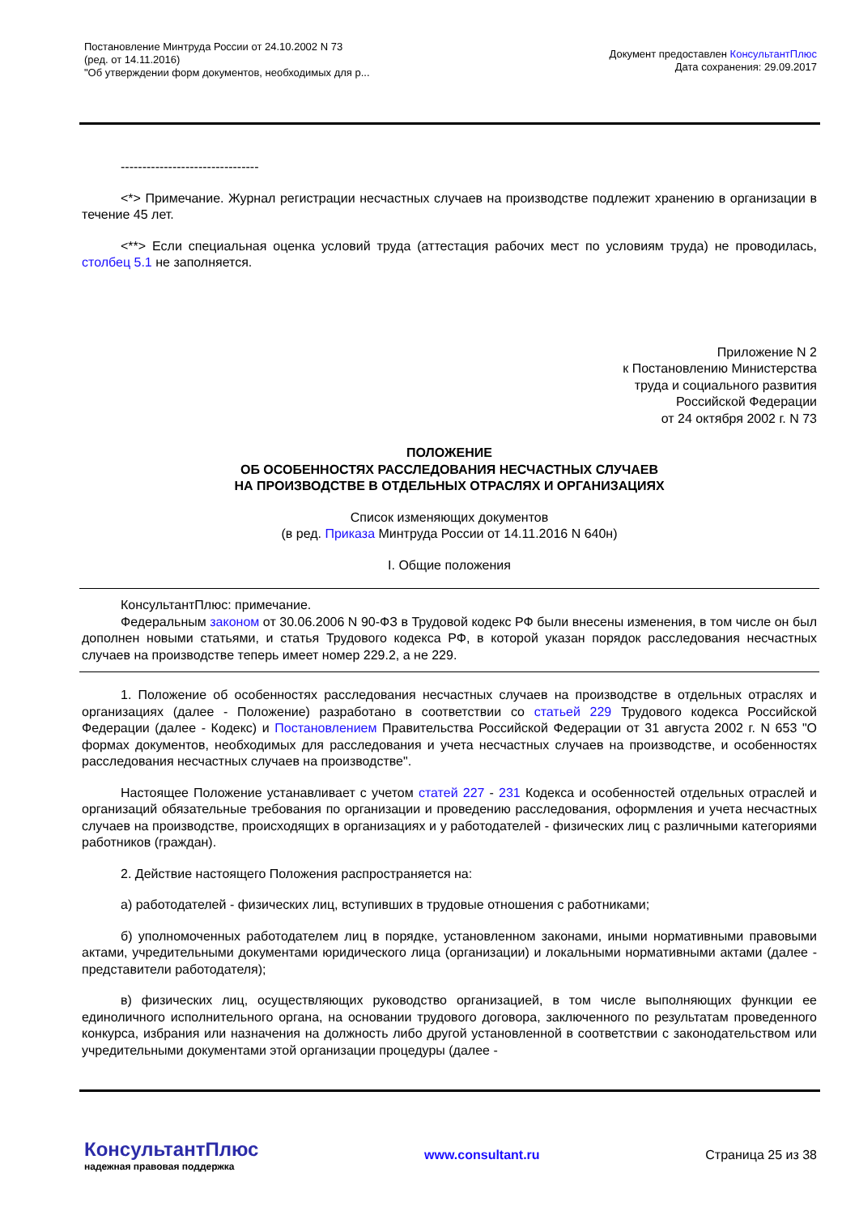Постановление Минтруда России от 24.10.2002 N 73
(ред. от 14.11.2016)
"Об утверждении форм документов, необходимых для р...
Документ предоставлен КонсультантПлюс
Дата сохранения: 29.09.2017
--------------------------------
<*> Примечание. Журнал регистрации несчастных случаев на производстве подлежит хранению в организации в течение 45 лет.
<**> Если специальная оценка условий труда (аттестация рабочих мест по условиям труда) не проводилась, столбец 5.1 не заполняется.
Приложение N 2
к Постановлению Министерства
труда и социального развития
Российской Федерации
от 24 октября 2002 г. N 73
ПОЛОЖЕНИЕ
ОБ ОСОБЕННОСТЯХ РАССЛЕДОВАНИЯ НЕСЧАСТНЫХ СЛУЧАЕВ
НА ПРОИЗВОДСТВЕ В ОТДЕЛЬНЫХ ОТРАСЛЯХ И ОРГАНИЗАЦИЯХ
Список изменяющих документов
(в ред. Приказа Минтруда России от 14.11.2016 N 640н)
I. Общие положения
КонсультантПлюс: примечание.
Федеральным законом от 30.06.2006 N 90-ФЗ в Трудовой кодекс РФ были внесены изменения, в том числе он был дополнен новыми статьями, и статья Трудового кодекса РФ, в которой указан порядок расследования несчастных случаев на производстве теперь имеет номер 229.2, а не 229.
1. Положение об особенностях расследования несчастных случаев на производстве в отдельных отраслях и организациях (далее - Положение) разработано в соответствии со статьей 229 Трудового кодекса Российской Федерации (далее - Кодекс) и Постановлением Правительства Российской Федерации от 31 августа 2002 г. N 653 "О формах документов, необходимых для расследования и учета несчастных случаев на производстве, и особенностях расследования несчастных случаев на производстве".
Настоящее Положение устанавливает с учетом статей 227 - 231 Кодекса и особенностей отдельных отраслей и организаций обязательные требования по организации и проведению расследования, оформления и учета несчастных случаев на производстве, происходящих в организациях и у работодателей - физических лиц с различными категориями работников (граждан).
2. Действие настоящего Положения распространяется на:
а) работодателей - физических лиц, вступивших в трудовые отношения с работниками;
б) уполномоченных работодателем лиц в порядке, установленном законами, иными нормативными правовыми актами, учредительными документами юридического лица (организации) и локальными нормативными актами (далее - представители работодателя);
в) физических лиц, осуществляющих руководство организацией, в том числе выполняющих функции ее единоличного исполнительного органа, на основании трудового договора, заключенного по результатам проведенного конкурса, избрания или назначения на должность либо другой установленной в соответствии с законодательством или учредительными документами этой организации процедуры (далее -
КонсультантПлюс
надежная правовая поддержка
www.consultant.ru Страница 25 из 38